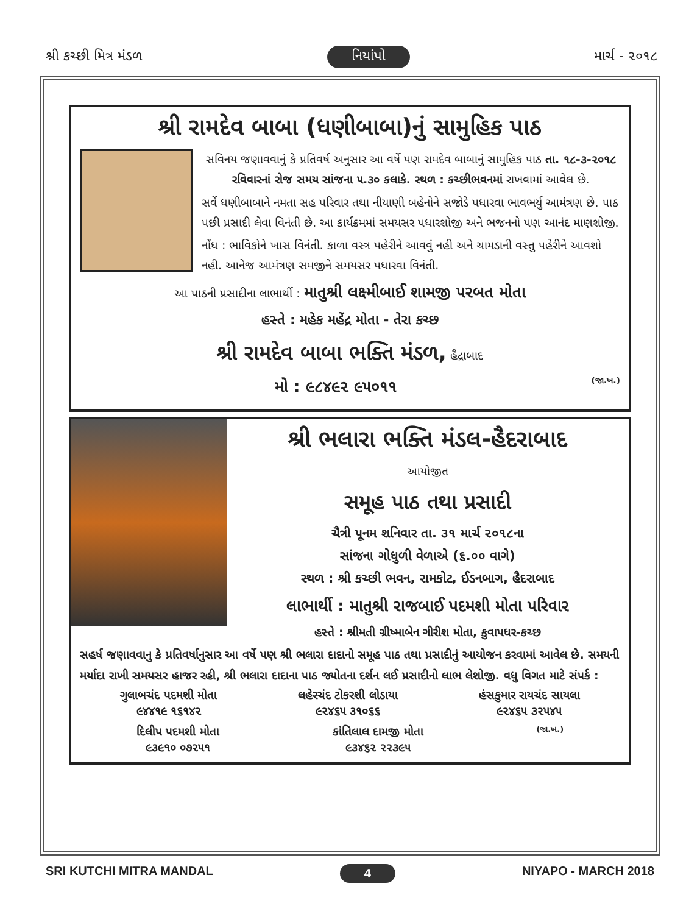શ્રી કચ્છી મિત્ર મંડળ નિયાંપો માર્ચ - ૨૦૧૮
શ્રી રામદેવ બાબા (ધણીબાબા)નું સામુહિક પાઠ
સવિનય જણાવવાનું કે પ્રતિવર્ષ અનુસાર આ વર્ષે પણ રામદેવ બાબાનું સામુહિક પાઠ તા. ૧૮-૩-૨૦૧૮ રવિવારનાં રોજ સમય સાંજના ૫.૩૦ કલાકે. સ્થળ : કચ્છીભવનમાં રાખવામાં આવેલ છે.
સર્વે ધણીબાબાને નમતા સહ પરિવાર તથા નીયાણી બહેનોને સજોડે પધારવા ભાવભર્યુ આમંત્રણ છે. પાઠ પછી પ્રસાદી લેવા વિનંતી છે. આ કાર્યક્રમમાં સમયસર પધારશોજી અને ભજનનો પણ આનંદ માણશોજી.
નોંધ : ભાવિકોને ખાસ વિનંતી. કાળા વસ્ત્ર પહેરીને આવવું નહી અને ચામડાની વસ્તુ પહેરીને આવશો નહી. આનેજ આમંત્રણ સમજીને સમયસર પધારવા વિનંતી.
આ પાઠની પ્રસાદીના લાભાર્થી : માતુશ્રી લક્ષ્મીબાઈ શામજી પરબત મોતા
હસ્તે : મહેક મહેંદ્ર મોતા - તેરા કચ્છ
શ્રી રામદેવ બાબા ભક્તિ મંડળ, હૈદ્રાબાદ
મો : ૯૮૪૯૨ ૯૫૦૧૧ (જા.ખ.)
શ્રી ભલારા ભક્તિ મંડલ-હૈદરાબાદ
આયોજીત
સમૂહ પાઠ તથા પ્રસાદી
ચૈત્રી પૂનમ શનિવાર તા. ૩૧ માર્ચ ૨૦૧૮ના
સાંજના ગોધુળી વેળાએ (૬.૦૦ વાગે)
સ્થળ : શ્રી કચ્છી ભવન, રામકોટ, ઈડનબાગ, હૈદરાબાદ
લાભાર્થી : માતુશ્રી રાજબાઈ પદમશી મોતા પરિવાર
હસ્તે : શ્રીમતી ગ્રીષ્માબેન ગીરીશ મોતા, કુવાપધર-કચ્છ
સહર્ષ જણાવવાનુ કે પ્રતિવર્ષાનુસાર આ વર્ષે પણ શ્રી ભલારા દાદાનો સમૂહ પાઠ તથા પ્રસાદીનું આયોજન કરવામાં આવેલ છે. સમયની મર્યાદા રાખી સમયસર હાજર રહી, શ્રી ભલારા દાદાના પાઠ જ્યોતના દર્શન લઈ પ્રસાદીનો લાભ લેશોજી. વધુ વિગત માટે સંપર્ક :
ગુલાબચંદ પદમશી મોતા
૯૪૪૧૯ ૧૬૧૪૨
લહેરચંદ ટોકરશી લોડાયા
૯૨૪૬૫ ૩૧૦૬૬
હંસકુમાર રાયચંદ સાયલા
૯૨૪૬૫ ૩૨૫૪૫
દિલીપ પદમશી મોતા
૯૩૯૧૦ ૦૭૨૫૧
કાંતિલાલ દામજી મોતા
૯૩૪૬૨ ૨૨૩૯૫
(જા.ખ.)
SRI KUTCHI MITRA MANDAL 4 NIYAPO - MARCH 2018